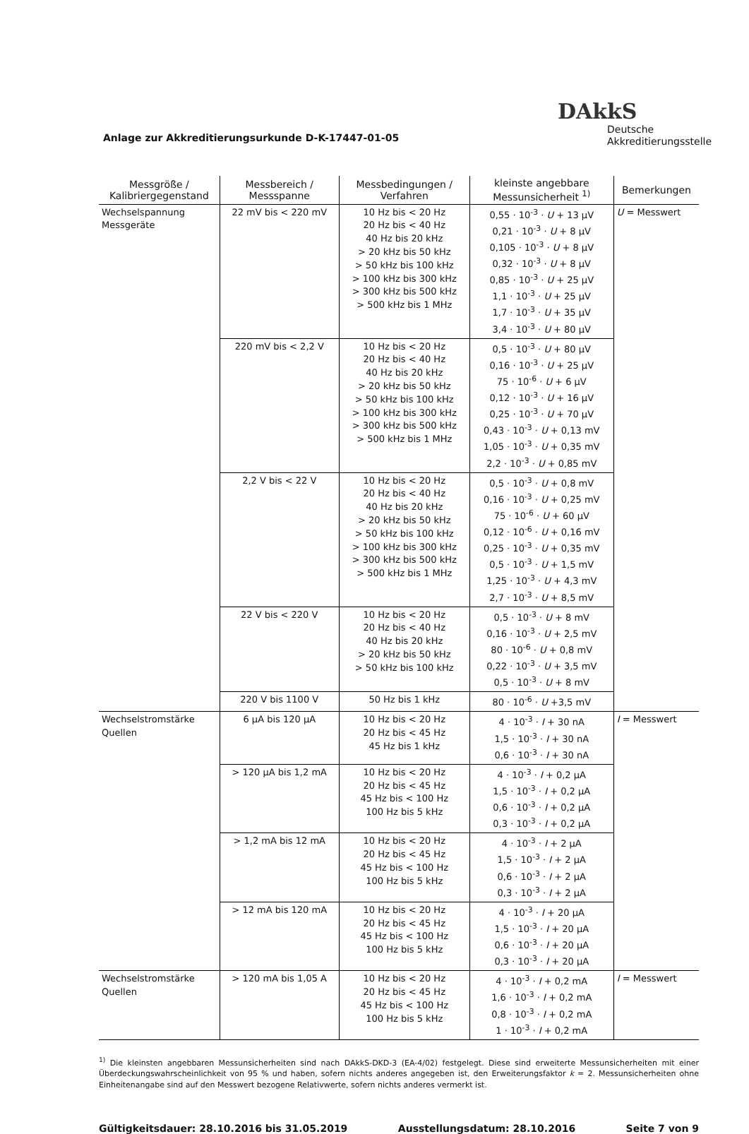Anlage zur Akkreditierungsurkunde D-K-17447-01-05
DAkkS
Deutsche
Akkreditierungsstelle
| Messgröße / Kalibriergegenstand | Messbereich / Messspanne | Messbedingungen / Verfahren | kleinste angebbare Messunsicherheit <sup>1)</sup> | Bemerkungen |
| --- | --- | --- | --- | --- |
| Wechselspannung Messgeräte | 22 mV bis < 220 mV | 10 Hz bis < 20 Hz 20 Hz bis < 40 Hz 40 Hz bis 20 kHz > 20 kHz bis 50 kHz > 50 kHz bis 100 kHz > 100 kHz bis 300 kHz > 300 kHz bis 500 kHz > 500 kHz bis 1 MHz | 0,55 · 10<sup>-3</sup> · U + 13 µV 0,21 · 10<sup>-3</sup> · U + 8 µV 0,105 · 10<sup>-3</sup> · U + 8 µV 0,32 · 10<sup>-3</sup> · U + 8 µV 0,85 · 10<sup>-3</sup> · U + 25 µV 1,1 · 10<sup>-3</sup> · U + 25 µV 1,7 · 10<sup>-3</sup> · U + 35 µV 3,4 · 10<sup>-3</sup> · U + 80 µV | U = Messwert |
| | 220 mV bis < 2,2 V | 10 Hz bis < 20 Hz 20 Hz bis < 40 Hz 40 Hz bis 20 kHz > 20 kHz bis 50 kHz > 50 kHz bis 100 kHz > 100 kHz bis 300 kHz > 300 kHz bis 500 kHz > 500 kHz bis 1 MHz | 0,5 · 10<sup>-3</sup> · U + 80 µV 0,16 · 10<sup>-3</sup> · U + 25 µV 75 · 10<sup>-6</sup> · U + 6 µV 0,12 · 10<sup>-3</sup> · U + 16 µV 0,25 · 10<sup>-3</sup> · U + 70 µV 0,43 · 10<sup>-3</sup> · U + 0,13 mV 1,05 · 10<sup>-3</sup> · U + 0,35 mV 2,2 · 10<sup>-3</sup> · U + 0,85 mV | |
| | 2,2 V bis < 22 V | 10 Hz bis < 20 Hz 20 Hz bis < 40 Hz 40 Hz bis 20 kHz > 20 kHz bis 50 kHz > 50 kHz bis 100 kHz > 100 kHz bis 300 kHz > 300 kHz bis 500 kHz > 500 kHz bis 1 MHz | 0,5 · 10<sup>-3</sup> · U + 0,8 mV 0,16 · 10<sup>-3</sup> · U + 0,25 mV 75 · 10<sup>-6</sup> · U + 60 µV 0,12 · 10<sup>-6</sup> · U + 0,16 mV 0,25 · 10<sup>-3</sup> · U + 0,35 mV 0,5 · 10<sup>-3</sup> · U + 1,5 mV 1,25 · 10<sup>-3</sup> · U + 4,3 mV 2,7 · 10<sup>-3</sup> · U + 8,5 mV | |
| | 22 V bis < 220 V | 10 Hz bis < 20 Hz 20 Hz bis < 40 Hz 40 Hz bis 20 kHz > 20 kHz bis 50 kHz > 50 kHz bis 100 kHz | 0,5 · 10<sup>-3</sup> · U + 8 mV 0,16 · 10<sup>-3</sup> · U + 2,5 mV 80 · 10<sup>-6</sup> · U + 0,8 mV 0,22 · 10<sup>-3</sup> · U + 3,5 mV 0,5 · 10<sup>-3</sup> · U + 8 mV | |
| | 220 V bis 1100 V | 50 Hz bis 1 kHz | 80 · 10<sup>-6</sup> · U +3,5 mV | |
| Wechselstromstärke Quellen | 6 µA bis 120 µA | 10 Hz bis < 20 Hz 20 Hz bis < 45 Hz 45 Hz bis 1 kHz | 4 · 10<sup>-3</sup> · I + 30 nA 1,5 · 10<sup>-3</sup> · I + 30 nA 0,6 · 10<sup>-3</sup> · I + 30 nA | I = Messwert |
| | > 120 µA bis 1,2 mA | 10 Hz bis < 20 Hz 20 Hz bis < 45 Hz 45 Hz bis < 100 Hz 100 Hz bis 5 kHz | 4 · 10<sup>-3</sup> · I + 0,2 µA 1,5 · 10<sup>-3</sup> · I + 0,2 µA 0,6 · 10<sup>-3</sup> · I + 0,2 µA 0,3 · 10<sup>-3</sup> · I + 0,2 µA | |
| | > 1,2 mA bis 12 mA | 10 Hz bis < 20 Hz 20 Hz bis < 45 Hz 45 Hz bis < 100 Hz 100 Hz bis 5 kHz | 4 · 10<sup>-3</sup> · I + 2 µA 1,5 · 10<sup>-3</sup> · I + 2 µA 0,6 · 10<sup>-3</sup> · I + 2 µA 0,3 · 10<sup>-3</sup> · I + 2 µA | |
| | > 12 mA bis 120 mA | 10 Hz bis < 20 Hz 20 Hz bis < 45 Hz 45 Hz bis < 100 Hz 100 Hz bis 5 kHz | 4 · 10<sup>-3</sup> · I + 20 µA 1,5 · 10<sup>-3</sup> · I + 20 µA 0,6 · 10<sup>-3</sup> · I + 20 µA 0,3 · 10<sup>-3</sup> · I + 20 µA | |
| Wechselstromstärke Quellen | > 120 mA bis 1,05 A | 10 Hz bis < 20 Hz 20 Hz bis < 45 Hz 45 Hz bis < 100 Hz 100 Hz bis 5 kHz | 4 · 10<sup>-3</sup> · I + 0,2 mA 1,6 · 10<sup>-3</sup> · I + 0,2 mA 0,8 · 10<sup>-3</sup> · I + 0,2 mA 1 · 10<sup>-3</sup> · I + 0,2 mA | I = Messwert |
<sup>1)</sup> Die kleinsten angebbaren Messunsicherheiten sind nach DAkkS-DKD-3 (EA-4/02) festgelegt. Diese sind erweiterte Messunsicherheiten mit einer Überdeckungswahrscheinlichkeit von 95 % und haben, sofern nichts anderes angegeben ist, den Erweiterungsfaktor k = 2. Messunsicherheiten ohne Einheitenangabe sind auf den Messwert bezogene Relativwerte, sofern nichts anderes vermerkt ist.
Gültigkeitsdauer: 28.10.2016 bis 31.05.2019 Ausstellungsdatum: 28.10.2016 Seite 7 von 9